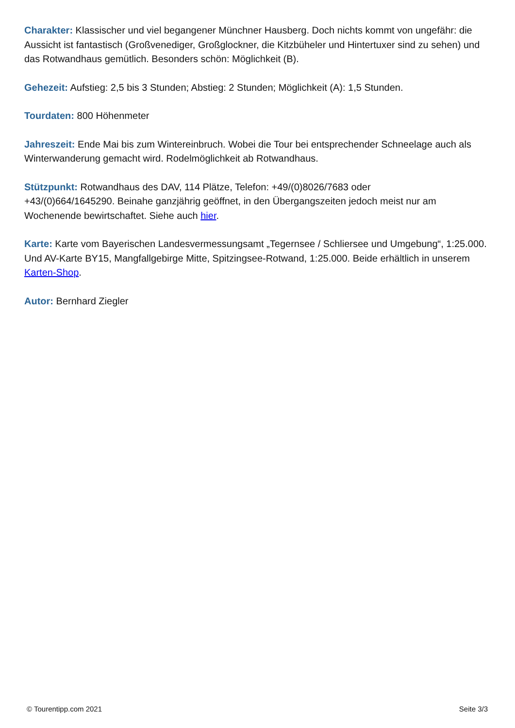Charakter: Klassischer und viel begangener Münchner Hausberg. Doch nichts kommt von ungefähr: die Aussicht ist fantastisch (Großvenediger, Großglockner, die Kitzbüheler und Hintertuxer sind zu sehen) und das Rotwandhaus gemütlich. Besonders schön: Möglichkeit (B).
Gehezeit: Aufstieg: 2,5 bis 3 Stunden; Abstieg: 2 Stunden; Möglichkeit (A): 1,5 Stunden.
Tourdaten: 800 Höhenmeter
Jahreszeit: Ende Mai bis zum Wintereinbruch. Wobei die Tour bei entsprechender Schneelage auch als Winterwanderung gemacht wird. Rodelmöglichkeit ab Rotwandhaus.
Stützpunkt: Rotwandhaus des DAV, 114 Plätze, Telefon: +49/(0)8026/7683 oder
+43/(0)664/1645290. Beinahe ganzjährig geöffnet, in den Übergangszeiten jedoch meist nur am Wochenende bewirtschaftet. Siehe auch hier.
Karte: Karte vom Bayerischen Landesvermessungsamt „Tegernsee / Schliersee und Umgebung“, 1:25.000. Und AV-Karte BY15, Mangfallgebirge Mitte, Spitzingsee-Rotwand, 1:25.000. Beide erhältlich in unserem Karten-Shop.
Autor: Bernhard Ziegler
© Tourentipp.com 2021 Seite 3/3